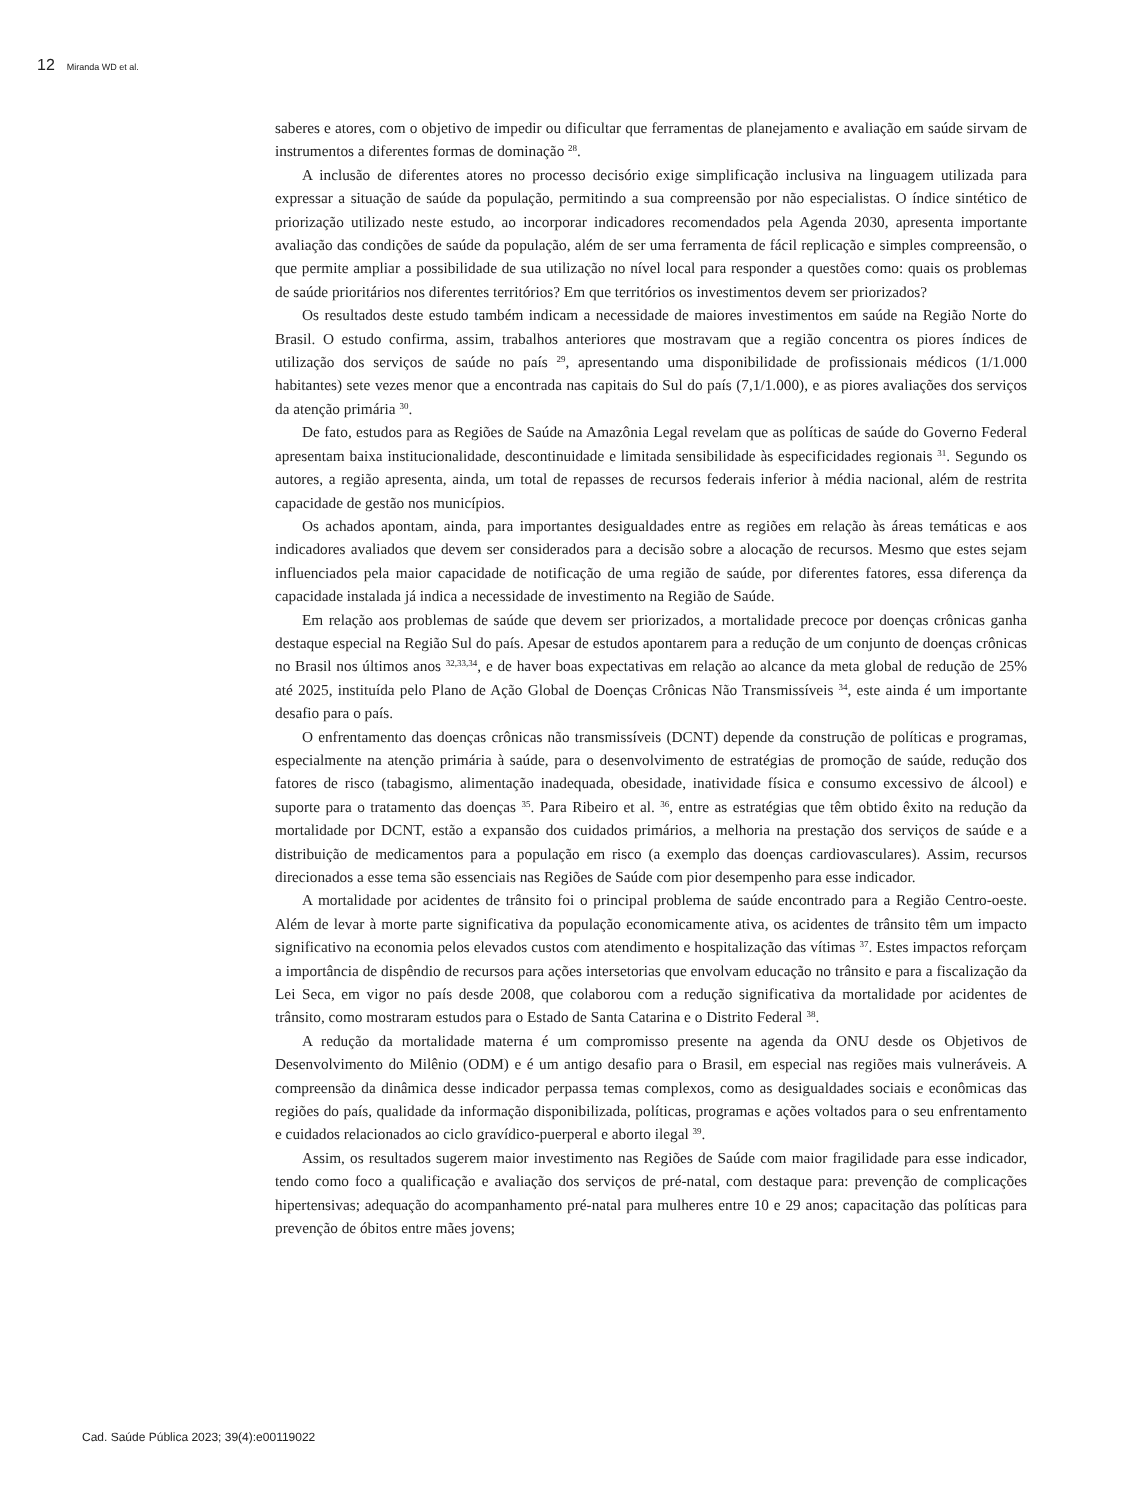12 Miranda WD et al.
saberes e atores, com o objetivo de impedir ou dificultar que ferramentas de planejamento e avaliação em saúde sirvam de instrumentos a diferentes formas de dominação <sup>28</sup>.
A inclusão de diferentes atores no processo decisório exige simplificação inclusiva na linguagem utilizada para expressar a situação de saúde da população, permitindo a sua compreensão por não especialistas. O índice sintético de priorização utilizado neste estudo, ao incorporar indicadores recomendados pela Agenda 2030, apresenta importante avaliação das condições de saúde da população, além de ser uma ferramenta de fácil replicação e simples compreensão, o que permite ampliar a possibilidade de sua utilização no nível local para responder a questões como: quais os problemas de saúde prioritários nos diferentes territórios? Em que territórios os investimentos devem ser priorizados?
Os resultados deste estudo também indicam a necessidade de maiores investimentos em saúde na Região Norte do Brasil. O estudo confirma, assim, trabalhos anteriores que mostravam que a região concentra os piores índices de utilização dos serviços de saúde no país <sup>29</sup>, apresentando uma disponibilidade de profissionais médicos (1/1.000 habitantes) sete vezes menor que a encontrada nas capitais do Sul do país (7,1/1.000), e as piores avaliações dos serviços da atenção primária <sup>30</sup>.
De fato, estudos para as Regiões de Saúde na Amazônia Legal revelam que as políticas de saúde do Governo Federal apresentam baixa institucionalidade, descontinuidade e limitada sensibilidade às especificidades regionais <sup>31</sup>. Segundo os autores, a região apresenta, ainda, um total de repasses de recursos federais inferior à média nacional, além de restrita capacidade de gestão nos municípios.
Os achados apontam, ainda, para importantes desigualdades entre as regiões em relação às áreas temáticas e aos indicadores avaliados que devem ser considerados para a decisão sobre a alocação de recursos. Mesmo que estes sejam influenciados pela maior capacidade de notificação de uma região de saúde, por diferentes fatores, essa diferença da capacidade instalada já indica a necessidade de investimento na Região de Saúde.
Em relação aos problemas de saúde que devem ser priorizados, a mortalidade precoce por doenças crônicas ganha destaque especial na Região Sul do país. Apesar de estudos apontarem para a redução de um conjunto de doenças crônicas no Brasil nos últimos anos <sup>32,33,34</sup>, e de haver boas expectativas em relação ao alcance da meta global de redução de 25% até 2025, instituída pelo Plano de Ação Global de Doenças Crônicas Não Transmissíveis <sup>34</sup>, este ainda é um importante desafio para o país.
O enfrentamento das doenças crônicas não transmissíveis (DCNT) depende da construção de políticas e programas, especialmente na atenção primária à saúde, para o desenvolvimento de estratégias de promoção de saúde, redução dos fatores de risco (tabagismo, alimentação inadequada, obesidade, inatividade física e consumo excessivo de álcool) e suporte para o tratamento das doenças <sup>35</sup>. Para Ribeiro et al. <sup>36</sup>, entre as estratégias que têm obtido êxito na redução da mortalidade por DCNT, estão a expansão dos cuidados primários, a melhoria na prestação dos serviços de saúde e a distribuição de medicamentos para a população em risco (a exemplo das doenças cardiovasculares). Assim, recursos direcionados a esse tema são essenciais nas Regiões de Saúde com pior desempenho para esse indicador.
A mortalidade por acidentes de trânsito foi o principal problema de saúde encontrado para a Região Centro-oeste. Além de levar à morte parte significativa da população economicamente ativa, os acidentes de trânsito têm um impacto significativo na economia pelos elevados custos com atendimento e hospitalização das vítimas <sup>37</sup>. Estes impactos reforçam a importância de dispêndio de recursos para ações intersetorias que envolvam educação no trânsito e para a fiscalização da Lei Seca, em vigor no país desde 2008, que colaborou com a redução significativa da mortalidade por acidentes de trânsito, como mostraram estudos para o Estado de Santa Catarina e o Distrito Federal <sup>38</sup>.
A redução da mortalidade materna é um compromisso presente na agenda da ONU desde os Objetivos de Desenvolvimento do Milênio (ODM) e é um antigo desafio para o Brasil, em especial nas regiões mais vulneráveis. A compreensão da dinâmica desse indicador perpassa temas complexos, como as desigualdades sociais e econômicas das regiões do país, qualidade da informação disponibilizada, políticas, programas e ações voltados para o seu enfrentamento e cuidados relacionados ao ciclo gravídico-puerperal e aborto ilegal <sup>39</sup>.
Assim, os resultados sugerem maior investimento nas Regiões de Saúde com maior fragilidade para esse indicador, tendo como foco a qualificação e avaliação dos serviços de pré-natal, com destaque para: prevenção de complicações hipertensivas; adequação do acompanhamento pré-natal para mulheres entre 10 e 29 anos; capacitação das políticas para prevenção de óbitos entre mães jovens;
Cad. Saúde Pública 2023; 39(4):e00119022